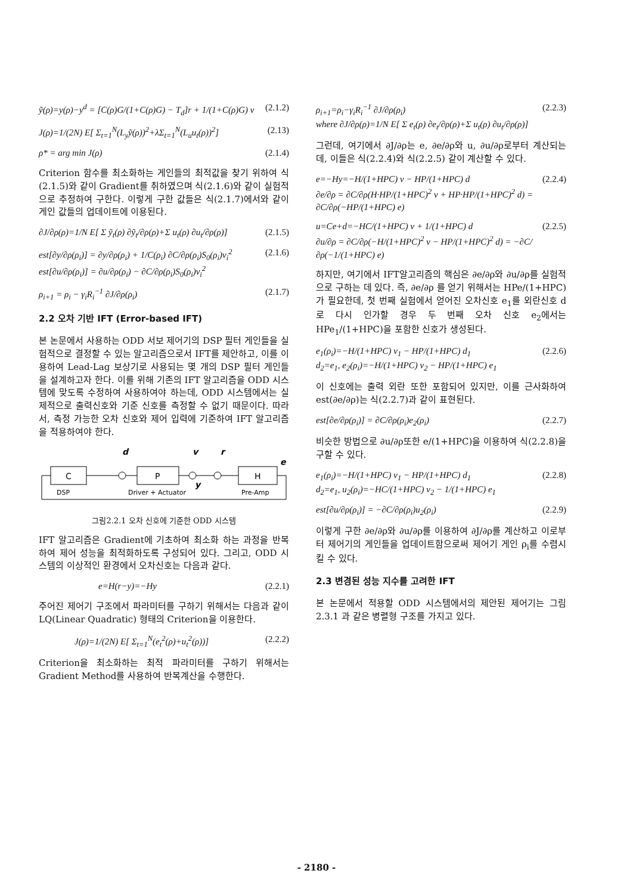ỹ(ρ)=y(ρ)−y<sup>d</sup> = [C(ρ)G/(1+C(ρ)G) − T<sub>d</sub>]r + 1/(1+C(ρ)G) v (2.1.2)
J(ρ)=1/(2N) E[ Σ<sub>t=1</sub><sup>N</sup>(L<sub>y</sub>ỹ(ρ))<sup>2</sup>+λΣ<sub>t=1</sub><sup>N</sup>(L<sub>u</sub>u<sub>t</sub>(ρ))<sup>2</sup>] (2.13)
ρ* = arg min J(ρ) (2.1.4)
Criterion 함수를 최소화하는 게인들의 최적값을 찾기 위하여 식(2.1.5)와 같이 Gradient를 취하였으며 식(2.1.6)와 같이 실험적으로 추정하여 구한다. 이렇게 구한 값들은 식(2.1.7)에서와 같이 게인 값들의 업데이트에 이용된다.
∂J/∂ρ(ρ)=1/N E[ Σ ỹ<sub>t</sub>(ρ) ∂ỹ<sub>t</sub>/∂ρ(ρ)+Σ u<sub>t</sub>(ρ) ∂u<sub>t</sub>/∂ρ(ρ)] (2.1.5)
est[∂y/∂ρ(ρ<sub>i</sub>)] = ∂y/∂ρ(ρ<sub>i</sub>) + 1/C(ρ<sub>i</sub>) ∂C/∂ρ(ρ<sub>i</sub>)S<sub>0</sub>(ρ<sub>i</sub>)v<sub>i</sub><sup>2</sup>
est[∂u/∂ρ(ρ<sub>i</sub>)] = ∂u/∂ρ(ρ<sub>i</sub>) − ∂C/∂ρ(ρ<sub>i</sub>)S<sub>0</sub>(ρ<sub>i</sub>)v<sub>i</sub><sup>2</sup> (2.1.6)
ρ<sub>i+1</sub> = ρ<sub>i</sub> − γ<sub>i</sub>R<sub>i</sub><sup>−1</sup> ∂J/∂ρ(ρ<sub>i</sub>) (2.1.7)
2.2 오차 기반 IFT (Error-based IFT)
본 논문에서 사용하는 ODD 서보 제어기의 DSP 필터 게인들을 실험적으로 결정할 수 있는 알고리즘으로서 IFT를 제안하고, 이를 이용하여 Lead-Lag 보상기로 사용되는 몇 개의 DSP 필터 게인들을 설계하고자 한다. 이를 위해 기존의 IFT 알고리즘을 ODD 시스템에 맞도록 수정하여 사용하여야 하는데, ODD 시스템에서는 실제적으로 출력신호와 기준 신호를 측정할 수 없기 때문이다. 따라서, 측정 가능한 오차 신호와 제어 입력에 기준하여 IFT 알고리즘을 적용하여야 한다.
d
v
r
C
P
H
e
y
DSP
Driver + Actuator
Pre-Amp
그림2.2.1 오차 신호에 기준한 ODD 시스템
IFT 알고리즘은 Gradient에 기초하여 최소화 하는 과정을 반복하여 제어 성능을 최적화하도록 구성되어 있다. 그리고, ODD 시스템의 이상적인 환경에서 오차신호는 다음과 같다.
e=H(r−y)=−Hy (2.2.1)
주어진 제어기 구조에서 파라미터를 구하기 위해서는 다음과 같이 LQ(Linear Quadratic) 형태의 Criterion을 이용한다.
J(ρ)=1/(2N) E[ Σ<sub>t=1</sub><sup>N</sup>(e<sub>t</sub><sup>2</sup>(ρ)+u<sub>t</sub><sup>2</sup>(ρ))] (2.2.2)
Criterion을 최소화하는 최적 파라미터를 구하기 위해서는 Gradient Method를 사용하여 반복계산을 수행한다.
ρ<sub>i+1</sub>=ρ<sub>i</sub>−γ<sub>i</sub>R<sub>i</sub><sup>−1</sup> ∂J/∂ρ(ρ<sub>i</sub>)
where ∂J/∂ρ(ρ)=1/N E[ Σ e<sub>t</sub>(ρ) ∂e<sub>t</sub>/∂ρ(ρ)+Σ u<sub>t</sub>(ρ) ∂u<sub>t</sub>/∂ρ(ρ)] (2.2.3)
그런데, 여기에서 ∂J/∂ρ는 e, ∂e/∂ρ와 u, ∂u/∂ρ로부터 계산되는데, 이들은 식(2.2.4)와 식(2.2.5) 같이 계산할 수 있다.
e=−Hy=−H/(1+HPC) v − HP/(1+HPC) d
∂e/∂ρ = ∂C/∂ρ(H·HP/(1+HPC)<sup>2</sup> v + HP·HP/(1+HPC)<sup>2</sup> d) = ∂C/∂ρ(−HP/(1+HPC) e) (2.2.4)
u=Ce+d=−HC/(1+HPC) v + 1/(1+HPC) d
∂u/∂ρ = ∂C/∂ρ(−H/(1+HPC)<sup>2</sup> v − HP/(1+HPC)<sup>2</sup> d) = −∂C/∂ρ(−1/(1+HPC) e) (2.2.5)
하지만, 여기에서 IFT알고리즘의 핵심은 ∂e/∂ρ와 ∂u/∂ρ를 실험적으로 구하는 데 있다. 즉, ∂e/∂ρ 를 얻기 위해서는 HPe/(1+HPC)가 필요한데, 첫 번째 실험에서 얻어진 오차신호 e<sub>1</sub>를 외란신호 d로 다시 인가할 경우 두 번째 오차 신호 e<sub>2</sub>에서는 HPe<sub>1</sub>/(1+HPC)을 포함한 신호가 생성된다.
e<sub>1</sub>(ρ<sub>i</sub>)=−H/(1+HPC) v<sub>1</sub> − HP/(1+HPC) d<sub>1</sub>
d<sub>2</sub>=e<sub>1</sub>, e<sub>2</sub>(ρ<sub>i</sub>)=−H/(1+HPC) v<sub>2</sub> − HP/(1+HPC) e<sub>1</sub> (2.2.6)
이 신호에는 출력 외란 또한 포함되어 있지만, 이를 근사화하여 est(∂e/∂ρ)는 식(2.2.7)과 같이 표현된다.
est[∂e/∂ρ(ρ<sub>i</sub>)] = ∂C/∂ρ(ρ<sub>i</sub>)e<sub>2</sub>(ρ<sub>i</sub>) (2.2.7)
비슷한 방법으로 ∂u/∂ρ또한 e/(1+HPC)을 이용하여 식(2.2.8)을 구할 수 있다.
e<sub>1</sub>(ρ<sub>i</sub>)=−H/(1+HPC) v<sub>1</sub> − HP/(1+HPC) d<sub>1</sub>
d<sub>2</sub>=e<sub>1</sub>, u<sub>2</sub>(ρ<sub>i</sub>)=−HC/(1+HPC) v<sub>2</sub> − 1/(1+HPC) e<sub>1</sub> (2.2.8)
est[∂u/∂ρ(ρ<sub>i</sub>)] = −∂C/∂ρ(ρ<sub>i</sub>)u<sub>2</sub>(ρ<sub>i</sub>) (2.2.9)
이렇게 구한 ∂e/∂ρ와 ∂u/∂ρ를 이용하여 ∂J/∂ρ를 계산하고 이로부터 제어기의 게인들을 업데이트함으로써 제어기 게인 ρ<sub>i</sub>를 수렴시킬 수 있다.
2.3 변경된 성능 지수를 고려한 IFT
본 논문에서 적용할 ODD 시스템에서의 제안된 제어기는 그림2.3.1 과 같은 병렬형 구조를 가지고 있다.
- 2180 -